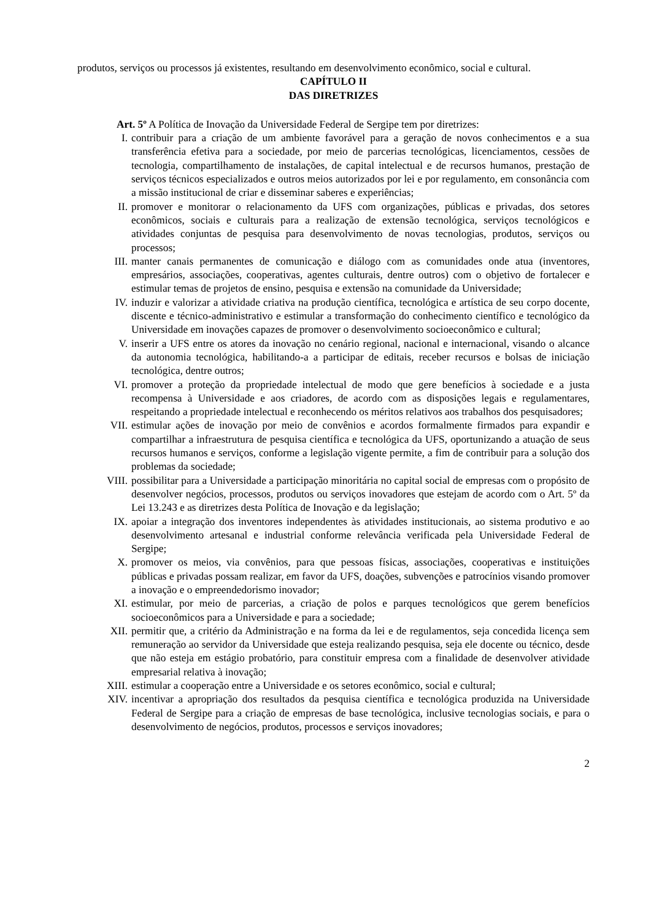produtos, serviços ou processos já existentes, resultando em desenvolvimento econômico, social e cultural.
CAPÍTULO II
DAS DIRETRIZES
Art. 5º A Política de Inovação da Universidade Federal de Sergipe tem por diretrizes:
I. contribuir para a criação de um ambiente favorável para a geração de novos conhecimentos e a sua transferência efetiva para a sociedade, por meio de parcerias tecnológicas, licenciamentos, cessões de tecnologia, compartilhamento de instalações, de capital intelectual e de recursos humanos, prestação de serviços técnicos especializados e outros meios autorizados por lei e por regulamento, em consonância com a missão institucional de criar e disseminar saberes e experiências;
II. promover e monitorar o relacionamento da UFS com organizações, públicas e privadas, dos setores econômicos, sociais e culturais para a realização de extensão tecnológica, serviços tecnológicos e atividades conjuntas de pesquisa para desenvolvimento de novas tecnologias, produtos, serviços ou processos;
III. manter canais permanentes de comunicação e diálogo com as comunidades onde atua (inventores, empresários, associações, cooperativas, agentes culturais, dentre outros) com o objetivo de fortalecer e estimular temas de projetos de ensino, pesquisa e extensão na comunidade da Universidade;
IV. induzir e valorizar a atividade criativa na produção científica, tecnológica e artística de seu corpo docente, discente e técnico-administrativo e estimular a transformação do conhecimento científico e tecnológico da Universidade em inovações capazes de promover o desenvolvimento socioeconômico e cultural;
V. inserir a UFS entre os atores da inovação no cenário regional, nacional e internacional, visando o alcance da autonomia tecnológica, habilitando-a a participar de editais, receber recursos e bolsas de iniciação tecnológica, dentre outros;
VI. promover a proteção da propriedade intelectual de modo que gere benefícios à sociedade e a justa recompensa à Universidade e aos criadores, de acordo com as disposições legais e regulamentares, respeitando a propriedade intelectual e reconhecendo os méritos relativos aos trabalhos dos pesquisadores;
VII. estimular ações de inovação por meio de convênios e acordos formalmente firmados para expandir e compartilhar a infraestrutura de pesquisa científica e tecnológica da UFS, oportunizando a atuação de seus recursos humanos e serviços, conforme a legislação vigente permite, a fim de contribuir para a solução dos problemas da sociedade;
VIII. possibilitar para a Universidade a participação minoritária no capital social de empresas com o propósito de desenvolver negócios, processos, produtos ou serviços inovadores que estejam de acordo com o Art. 5º da Lei 13.243 e as diretrizes desta Política de Inovação e da legislação;
IX. apoiar a integração dos inventores independentes às atividades institucionais, ao sistema produtivo e ao desenvolvimento artesanal e industrial conforme relevância verificada pela Universidade Federal de Sergipe;
X. promover os meios, via convênios, para que pessoas físicas, associações, cooperativas e instituições públicas e privadas possam realizar, em favor da UFS, doações, subvenções e patrocínios visando promover a inovação e o empreendedorismo inovador;
XI. estimular, por meio de parcerias, a criação de polos e parques tecnológicos que gerem benefícios socioeconômicos para a Universidade e para a sociedade;
XII. permitir que, a critério da Administração e na forma da lei e de regulamentos, seja concedida licença sem remuneração ao servidor da Universidade que esteja realizando pesquisa, seja ele docente ou técnico, desde que não esteja em estágio probatório, para constituir empresa com a finalidade de desenvolver atividade empresarial relativa à inovação;
XIII. estimular a cooperação entre a Universidade e os setores econômico, social e cultural;
XIV. incentivar a apropriação dos resultados da pesquisa científica e tecnológica produzida na Universidade Federal de Sergipe para a criação de empresas de base tecnológica, inclusive tecnologias sociais, e para o desenvolvimento de negócios, produtos, processos e serviços inovadores;
2